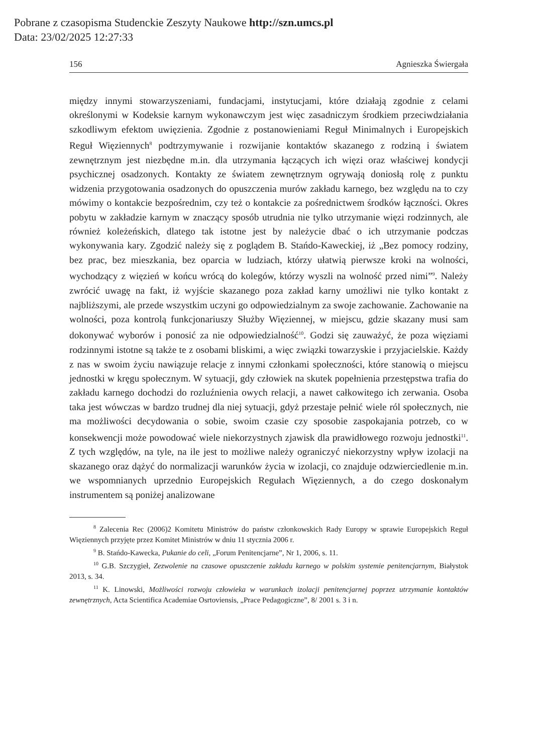Pobrane z czasopisma Studenckie Zeszyty Naukowe http://szn.umcs.pl
Data: 23/02/2025 12:27:33
156 Agnieszka Świergała
między innymi stowarzyszeniami, fundacjami, instytucjami, które działają zgodnie z celami określonymi w Kodeksie karnym wykonawczym jest więc zasadniczym środkiem przeciwdziałania szkodliwym efektom uwięzienia. Zgodnie z postanowieniami Reguł Minimalnych i Europejskich Reguł Więziennych<sup>8</sup> podtrzymywanie i rozwijanie kontaktów skazanego z rodziną i światem zewnętrznym jest niezbędne m.in. dla utrzymania łączących ich więzi oraz właściwej kondycji psychicznej osadzonych. Kontakty ze światem zewnętrznym ogrywają doniosłą rolę z punktu widzenia przygotowania osadzonych do opuszczenia murów zakładu karnego, bez względu na to czy mówimy o kontakcie bezpośrednim, czy też o kontakcie za pośrednictwem środków łączności. Okres pobytu w zakładzie karnym w znaczący sposób utrudnia nie tylko utrzymanie więzi rodzinnych, ale również koleżeńskich, dlatego tak istotne jest by należycie dbać o ich utrzymanie podczas wykonywania kary. Zgodzić należy się z poglądem B. Stańdo-Kaweckiej, iż „Bez pomocy rodziny, bez prac, bez mieszkania, bez oparcia w ludziach, którzy ułatwią pierwsze kroki na wolności, wychodzący z więzień w końcu wrócą do kolegów, którzy wyszli na wolność przed nimi”<sup>9</sup>. Należy zwrócić uwagę na fakt, iż wyjście skazanego poza zakład karny umożliwi nie tylko kontakt z najbliższymi, ale przede wszystkim uczyni go odpowiedzialnym za swoje zachowanie. Zachowanie na wolności, poza kontrolą funkcjonariuszy Służby Więziennej, w miejscu, gdzie skazany musi sam dokonywać wyborów i ponosić za nie odpowiedzialność<sup>10</sup>. Godzi się zauważyć, że poza więziami rodzinnymi istotne są także te z osobami bliskimi, a więc związki towarzyskie i przyjacielskie. Każdy z nas w swoim życiu nawiązuje relacje z innymi członkami społeczności, które stanowią o miejscu jednostki w kręgu społecznym. W sytuacji, gdy człowiek na skutek popełnienia przestępstwa trafia do zakładu karnego dochodzi do rozluźnienia owych relacji, a nawet całkowitego ich zerwania. Osoba taka jest wówczas w bardzo trudnej dla niej sytuacji, gdyż przestaje pełnić wiele ról społecznych, nie ma możliwości decydowania o sobie, swoim czasie czy sposobie zaspokajania potrzeb, co w konsekwencji może powodować wiele niekorzystnych zjawisk dla prawidłowego rozwoju jednostki<sup>11</sup>. Z tych względów, na tyle, na ile jest to możliwe należy ograniczyć niekorzystny wpływ izolacji na skazanego oraz dążyć do normalizacji warunków życia w izolacji, co znajduje odzwierciedlenie m.in. we wspomnianych uprzednio Europejskich Regułach Więziennych, a do czego doskonałym instrumentem są poniżej analizowane
<sup>8</sup> Zalecenia Rec (2006)2 Komitetu Ministrów do państw członkowskich Rady Europy w sprawie Europejskich Reguł Więziennych przyjęte przez Komitet Ministrów w dniu 11 stycznia 2006 r.
<sup>9</sup> B. Stańdo-Kawecka, Pukanie do celi, „Forum Penitencjarne”, Nr 1, 2006, s. 11.
<sup>10</sup> G.B. Szczygieł, Zezwolenie na czasowe opuszczenie zakładu karnego w polskim systemie penitencjarnym, Białystok 2013, s. 34.
<sup>11</sup> K. Linowski, Możliwości rozwoju człowieka w warunkach izolacji penitencjarnej poprzez utrzymanie kontaktów zewnętrznych, Acta Scientifica Academiae Osrtoviensis, „Prace Pedagogiczne”, 8/ 2001 s. 3 i n.